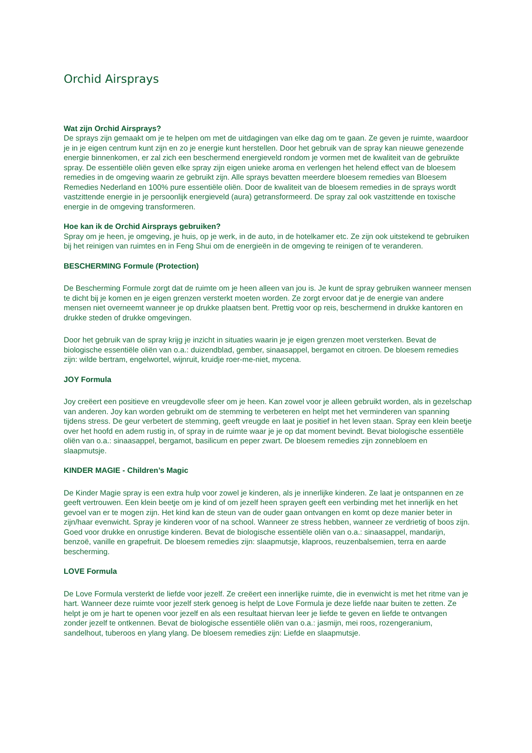Orchid Airsprays
Wat zijn Orchid Airsprays?
De sprays zijn gemaakt om je te helpen om met de uitdagingen van elke dag om te gaan. Ze geven je ruimte, waardoor je in je eigen centrum kunt zijn en zo je energie kunt herstellen. Door het gebruik van de spray kan nieuwe genezende energie binnenkomen, er zal zich een beschermend energieveld rondom je vormen met de kwaliteit van de gebruikte spray. De essentiële oliën geven elke spray zijn eigen unieke aroma en verlengen het helend effect van de bloesem remedies in de omgeving waarin ze gebruikt zijn. Alle sprays bevatten meerdere bloesem remedies van Bloesem Remedies Nederland en 100% pure essentiële oliën. Door de kwaliteit van de bloesem remedies in de sprays wordt vastzittende energie in je persoonlijk energieveld (aura) getransformeerd. De spray zal ook vastzittende en toxische energie in de omgeving transformeren.
Hoe kan ik de Orchid Airsprays gebruiken?
Spray om je heen, je omgeving, je huis, op je werk, in de auto, in de hotelkamer etc. Ze zijn ook uitstekend te gebruiken bij het reinigen van ruimtes en in Feng Shui om de energieën in de omgeving te reinigen of te veranderen.
BESCHERMING Formule (Protection)
De Bescherming Formule zorgt dat de ruimte om je heen alleen van jou is. Je kunt de spray gebruiken wanneer mensen te dicht bij je komen en je eigen grenzen versterkt moeten worden. Ze zorgt ervoor dat je de energie van andere mensen niet overneemt wanneer je op drukke plaatsen bent. Prettig voor op reis, beschermend in drukke kantoren en drukke steden of drukke omgevingen.
Door het gebruik van de spray krijg je inzicht in situaties waarin je je eigen grenzen moet versterken. Bevat de biologische essentiële oliën van o.a.: duizendblad, gember, sinaasappel, bergamot en citroen. De bloesem remedies zijn: wilde bertram, engelwortel, wijnruit, kruidje roer-me-niet, mycena.
JOY Formula
Joy creëert een positieve en vreugdevolle sfeer om je heen. Kan zowel voor je alleen gebruikt worden, als in gezelschap van anderen. Joy kan worden gebruikt om de stemming te verbeteren en helpt met het verminderen van spanning tijdens stress. De geur verbetert de stemming, geeft vreugde en laat je positief in het leven staan. Spray een klein beetje over het hoofd en adem rustig in, of spray in de ruimte waar je je op dat moment bevindt. Bevat biologische essentiële oliën van o.a.: sinaasappel, bergamot, basilicum en peper zwart. De bloesem remedies zijn zonnebloem en slaapmutsje.
KINDER MAGIE - Children’s Magic
De Kinder Magie spray is een extra hulp voor zowel je kinderen, als je innerlijke kinderen. Ze laat je ontspannen en ze geeft vertrouwen. Een klein beetje om je kind of om jezelf heen sprayen geeft een verbinding met het innerlijk en het gevoel van er te mogen zijn. Het kind kan de steun van de ouder gaan ontvangen en komt op deze manier beter in zijn/haar evenwicht. Spray je kinderen voor of na school. Wanneer ze stress hebben, wanneer ze verdrietig of boos zijn. Goed voor drukke en onrustige kinderen. Bevat de biologische essentiële oliën van o.a.: sinaasappel, mandarijn, benzoë, vanille en grapefruit. De bloesem remedies zijn: slaapmutsje, klaproos, reuzenbalsemien, terra en aarde bescherming.
LOVE Formula
De Love Formula versterkt de liefde voor jezelf. Ze creëert een innerlijke ruimte, die in evenwicht is met het ritme van je hart. Wanneer deze ruimte voor jezelf sterk genoeg is helpt de Love Formula je deze liefde naar buiten te zetten. Ze helpt je om je hart te openen voor jezelf en als een resultaat hiervan leer je liefde te geven en liefde te ontvangen zonder jezelf te ontkennen. Bevat de biologische essentiële oliën van o.a.: jasmijn, mei roos, rozengeranium, sandelhout, tuberoos en ylang ylang. De bloesem remedies zijn: Liefde en slaapmutsje.